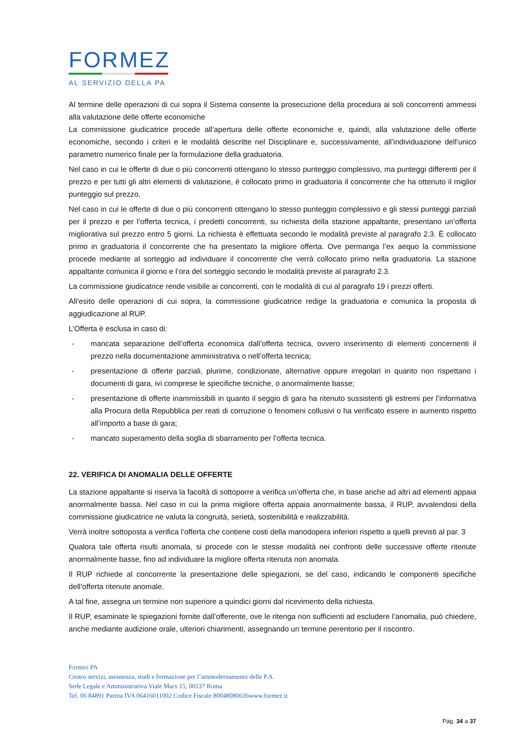FORMEZ
AL SERVIZIO DELLA PA
Al termine delle operazioni di cui sopra il Sistema consente la prosecuzione della procedura ai soli concorrenti ammessi alla valutazione delle offerte economiche
La commissione giudicatrice procede all’apertura delle offerte economiche e, quindi, alla valutazione delle offerte economiche, secondo i criteri e le modalità descritte nel Disciplinare e, successivamente, all’individuazione dell’unico parametro numerico finale per la formulazione della graduatoria.
Nel caso in cui le offerte di due o più concorrenti ottengano lo stesso punteggio complessivo, ma punteggi differenti per il prezzo e per tutti gli altri elementi di valutazione, è collocato primo in graduatoria il concorrente che ha ottenuto il miglior punteggio sul prezzo.
Nel caso in cui le offerte di due o più concorrenti ottengano lo stesso punteggio complessivo e gli stessi punteggi parziali per il prezzo e per l’offerta tecnica, i predetti concorrenti, su richiesta della stazione appaltante, presentano un’offerta migliorativa sul prezzo entro 5 giorni. La richiesta è effettuata secondo le modalità previste al paragrafo 2.3. È collocato primo in graduatoria il concorrente che ha presentato la migliore offerta. Ove permanga l’ex aequo la commissione procede mediante al sorteggio ad individuare il concorrente che verrà collocato primo nella graduatoria. La stazione appaltante comunica il giorno e l’ora del sorteggio secondo le modalità previste al paragrafo 2.3.
La commissione giudicatrice rende visibile ai concorrenti, con le modalità di cui al paragrafo 19 i prezzi offerti.
All’esito delle operazioni di cui sopra, la commissione giudicatrice redige la graduatoria e comunica la proposta di aggiudicazione al RUP.
L’Offerta è esclusa in caso di:
- mancata separazione dell’offerta economica dall’offerta tecnica, ovvero inserimento di elementi concernenti il prezzo nella documentazione amministrativa o nell’offerta tecnica;
- presentazione di offerte parziali, plurime, condizionate, alternative oppure irregolari in quanto non rispettano i documenti di gara, ivi comprese le specifiche tecniche, o anormalmente basse;
- presentazione di offerte inammissibili in quanto il seggio di gara ha ritenuto sussistenti gli estremi per l’informativa alla Procura della Repubblica per reati di corruzione o fenomeni collusivi o ha verificato essere in aumento rispetto all’importo a base di gara;
- mancato superamento della soglia di sbarramento per l’offerta tecnica.
22. VERIFICA DI ANOMALIA DELLE OFFERTE
La stazione appaltante si riserva la facoltà di sottoporre a verifica un’offerta che, in base anche ad altri ad elementi appaia anormalmente bassa. Nel caso in cui la prima migliore offerta appaia anormalmente bassa, il RUP, avvalendosi della commissione giudicatrice ne valuta la congruità, serietà, sostenibilità e realizzabilità.
Verrà inoltre sottoposta a verifica l’offerta che contiene costi della manodopera inferiori rispetto a quelli previsti al par. 3
Qualora tale offerta risulti anomala, si procede con le stesse modalità nei confronti delle successive offerte ritenute anormalmente basse, fino ad individuare la migliore offerta ritenuta non anomala.
Il RUP richiede al concorrente la presentazione delle spiegazioni, se del caso, indicando le componenti specifiche dell’offerta ritenute anomale.
A tal fine, assegna un termine non superiore a quindici giorni dal ricevimento della richiesta.
Il RUP, esaminate le spiegazioni fornite dall’offerente, ove le ritenga non sufficienti ad escludere l’anomalia, può chiedere, anche mediante audizione orale, ulteriori chiarimenti, assegnando un termine perentorio per il riscontro.
Formez PA
Centro servizi, assistenza, studi e formazione per l’ammodernamento delle P.A.
Sede Legale e Amministrativa Viale Marx 15, 00137 Roma
Tel. 06 84891 Partita IVA 06416011002 Codice Fiscale 80048080636www.formez.it
Pag. 34 a 37